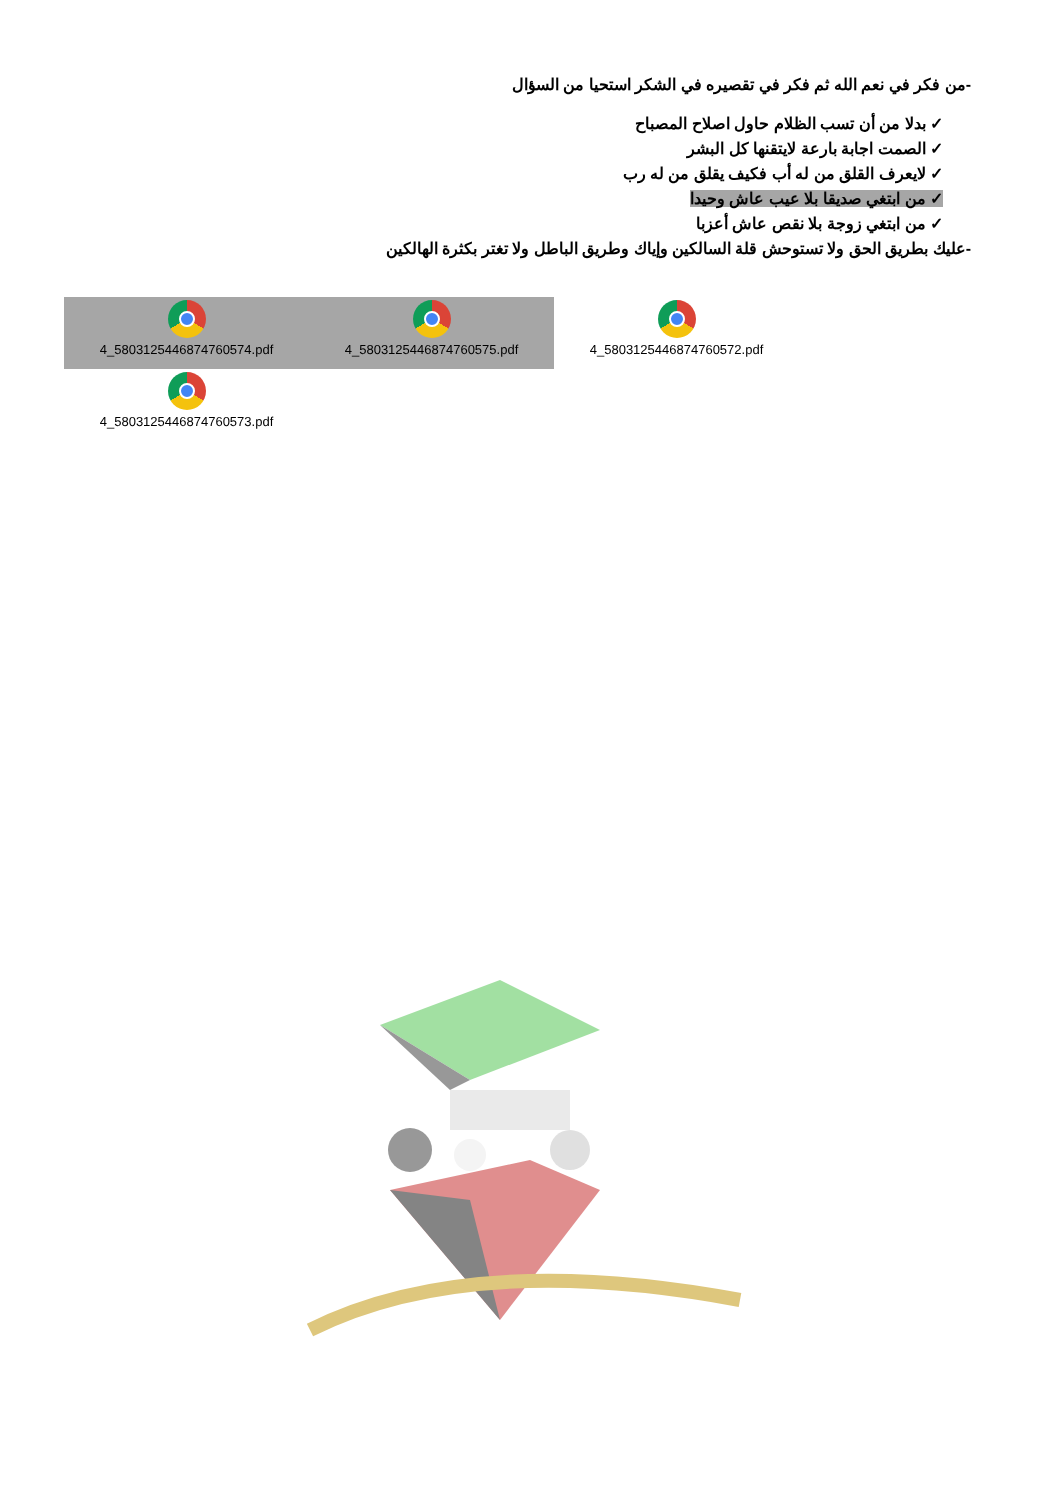-من فكر في نعم الله ثم فكر في تقصيره في الشكر استحيا من السؤال
✓ بدلا من أن تسب الظلام حاول اصلاح المصباح
✓ الصمت اجابة بارعة لايتقنها كل البشر
✓ لايعرف القلق من له أب فكيف يقلق من له رب
✓ من ابتغي صديقا بلا عيب عاش وحيدا
✓ من ابتغي زوجة بلا نقص عاش أعزبا
-عليك بطريق الحق ولا تستوحش قلة السالكين وإياك وطريق الباطل ولا تغتر بكثرة الهالكين
4_5803125446874760574.pdf
4_5803125446874760575.pdf
4_5803125446874760572.pdf
4_5803125446874760573.pdf